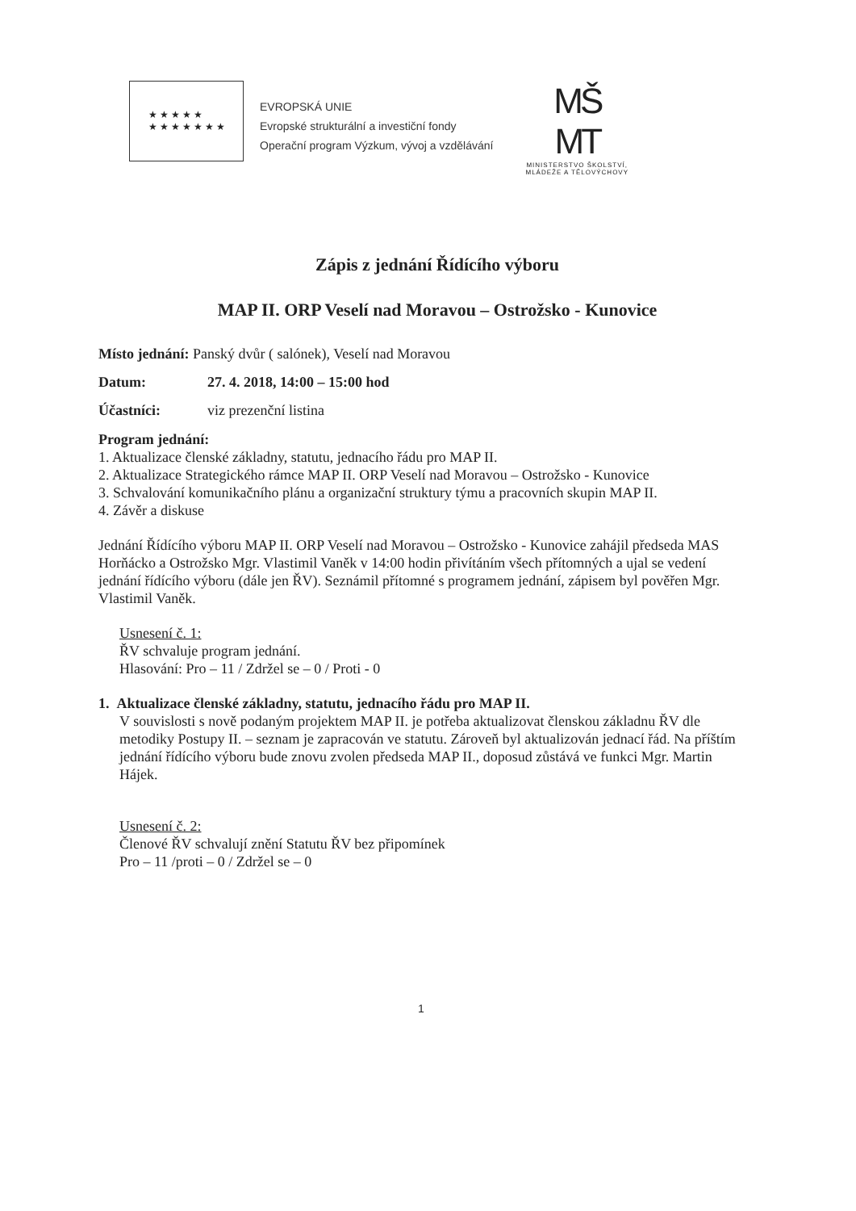★ ★ ★ ★ ★
★ ★ ★ ★ ★ ★ ★
EVROPSKÁ UNIE
Evropské strukturální a investiční fondy
Operační program Výzkum, vývoj a vzdělávání
MŠ
MT
MINISTERSTVO ŠKOLSTVÍ,
MLÁDEŽE A TĚLOVÝCHOVY
Zápis z jednání Řídícího výboru
MAP II. ORP Veselí nad Moravou – Ostrožsko - Kunovice
Místo jednání: Panský dvůr ( salónek), Veselí nad Moravou
Datum: 27. 4. 2018, 14:00 – 15:00 hod
Účastníci: viz prezenční listina
Program jednání:
1. Aktualizace členské základny, statutu, jednacího řádu pro MAP II.
2. Aktualizace Strategického rámce MAP II. ORP Veselí nad Moravou – Ostrožsko - Kunovice
3. Schvalování komunikačního plánu a organizační struktury týmu a pracovních skupin MAP II.
4. Závěr a diskuse
Jednání Řídícího výboru MAP II. ORP Veselí nad Moravou – Ostrožsko - Kunovice zahájil předseda MAS Horňácko a Ostrožsko Mgr. Vlastimil Vaněk v 14:00 hodin přivítáním všech přítomných a ujal se vedení jednání řídícího výboru (dále jen ŘV). Seznámil přítomné s programem jednání, zápisem byl pověřen Mgr. Vlastimil Vaněk.
Usnesení č. 1:
ŘV schvaluje program jednání.
Hlasování: Pro – 11 / Zdržel se – 0 / Proti - 0
1. Aktualizace členské základny, statutu, jednacího řádu pro MAP II.
V souvislosti s nově podaným projektem MAP II. je potřeba aktualizovat členskou základnu ŘV dle metodiky Postupy II. – seznam je zapracován ve statutu. Zároveň byl aktualizován jednací řád. Na příštím jednání řídícího výboru bude znovu zvolen předseda MAP II., doposud zůstává ve funkci Mgr. Martin Hájek.
Usnesení č. 2:
Členové ŘV schvalují znění Statutu ŘV bez připomínek
Pro – 11 /proti – 0 / Zdržel se – 0
1